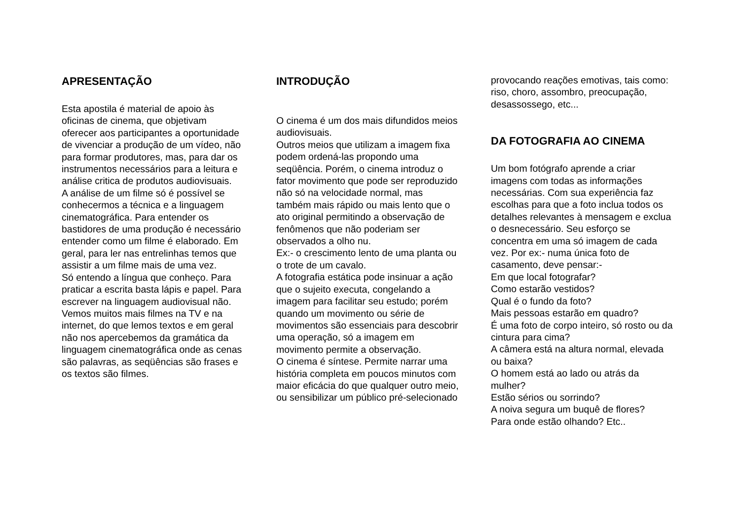APRESENTAÇÃO
Esta apostila é material de apoio às oficinas de cinema, que objetivam oferecer aos participantes a oportunidade de vivenciar a produção de um vídeo, não para formar produtores, mas, para dar os instrumentos necessários para a leitura e análise critica de produtos audiovisuais.
A análise de um filme só é possível se conhecermos a técnica e a linguagem cinematográfica. Para entender os bastidores de uma produção é necessário entender como um filme é elaborado. Em geral, para ler nas entrelinhas temos que assistir a um filme mais de uma vez.
Só entendo a língua que conheço. Para praticar a escrita basta lápis e papel. Para escrever na linguagem audiovisual não.
Vemos muitos mais filmes na TV e na internet, do que lemos textos e em geral não nos apercebemos da gramática da linguagem cinematográfica onde as cenas são palavras, as seqüências são frases e os textos são filmes.
INTRODUÇÃO
O cinema é um dos mais difundidos meios audiovisuais.
Outros meios que utilizam a imagem fixa podem ordená-las propondo uma seqüência. Porém, o cinema introduz o fator movimento que pode ser reproduzido não só na velocidade normal, mas também mais rápido ou mais lento que o ato original permitindo a observação de fenômenos que não poderiam ser observados a olho nu.
Ex:- o crescimento lento de uma planta ou o trote de um cavalo.
A fotografia estática pode insinuar a ação que o sujeito executa, congelando a imagem para facilitar seu estudo; porém quando um movimento ou série de movimentos são essenciais para descobrir uma operação, só a imagem em movimento permite a observação.
O cinema é síntese. Permite narrar uma história completa em poucos minutos com maior eficácia do que qualquer outro meio, ou sensibilizar um público pré-selecionado
provocando reações emotivas, tais como: riso, choro, assombro, preocupação, desassossego, etc...
DA FOTOGRAFIA AO CINEMA
Um bom fotógrafo aprende a criar imagens com todas as informações necessárias. Com sua experiência faz escolhas para que a foto inclua todos os detalhes relevantes à mensagem e exclua o desnecessário. Seu esforço se concentra em uma só imagem de cada vez. Por ex:- numa única foto de casamento, deve pensar:-
Em que local fotografar?
Como estarão vestidos?
Qual é o fundo da foto?
Mais pessoas estarão em quadro?
É uma foto de corpo inteiro, só rosto ou da cintura para cima?
A câmera está na altura normal, elevada ou baixa?
O homem está ao lado ou atrás da mulher?
Estão sérios ou sorrindo?
A noiva segura um buquê de flores?
Para onde estão olhando? Etc..